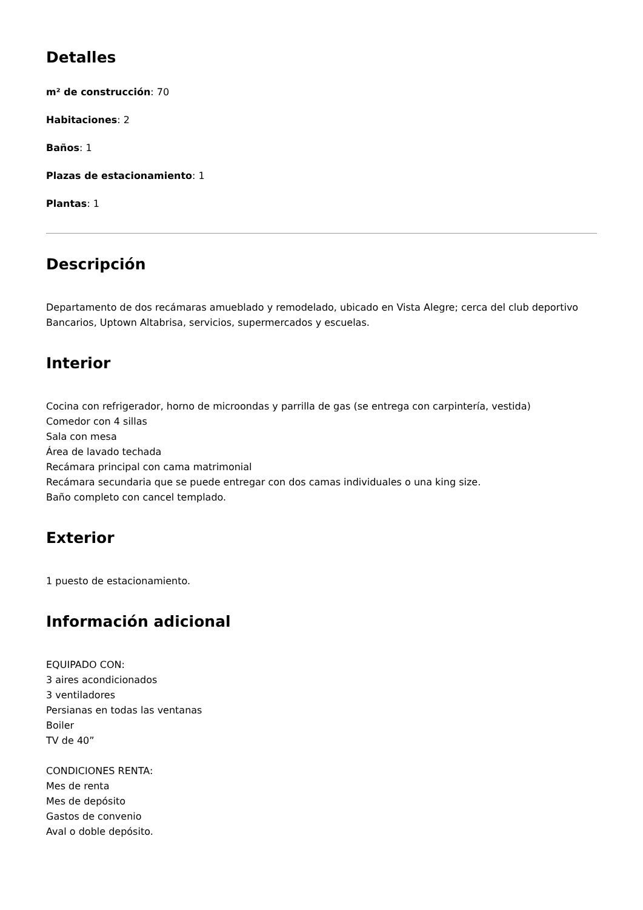Detalles
m² de construcción: 70
Habitaciones: 2
Baños: 1
Plazas de estacionamiento: 1
Plantas: 1
Descripción
Departamento de dos recámaras amueblado y remodelado, ubicado en Vista Alegre; cerca del club deportivo Bancarios, Uptown Altabrisa, servicios, supermercados y escuelas.
Interior
Cocina con refrigerador, horno de microondas y parrilla de gas (se entrega con carpintería, vestida)
Comedor con 4 sillas
Sala con mesa
Área de lavado techada
Recámara principal con cama matrimonial
Recámara secundaria que se puede entregar con dos camas individuales o una king size.
Baño completo con cancel templado.
Exterior
1 puesto de estacionamiento.
Información adicional
EQUIPADO CON:
3 aires acondicionados
3 ventiladores
Persianas en todas las ventanas
Boiler
TV de 40”
CONDICIONES RENTA:
Mes de renta
Mes de depósito
Gastos de convenio
Aval o doble depósito.